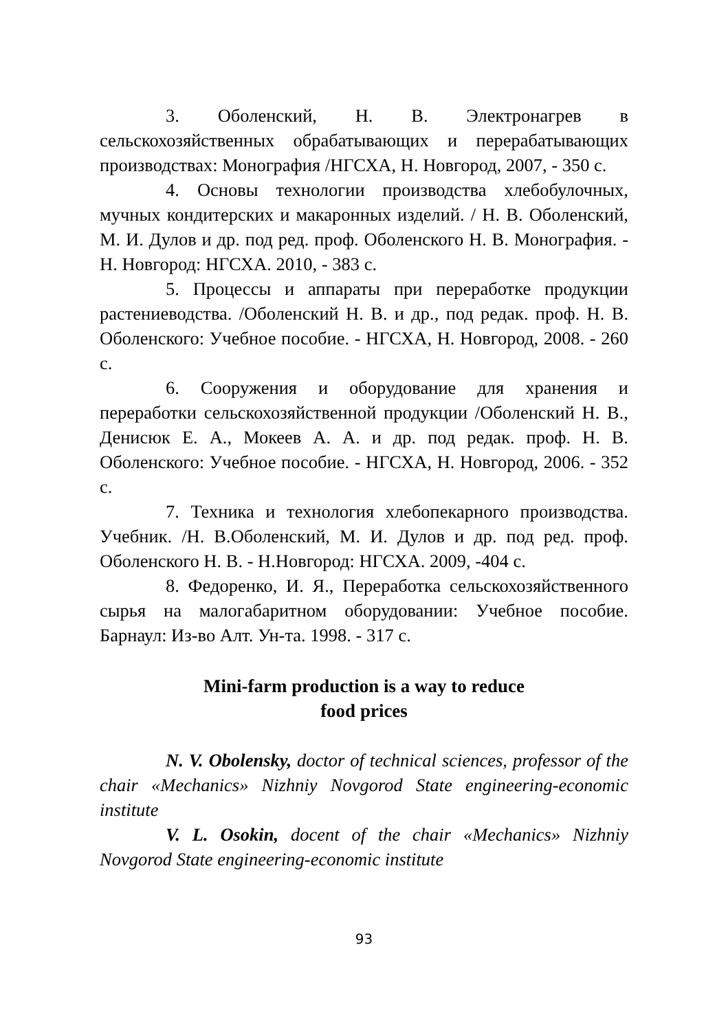3. Оболенский, Н. В. Электронагрев в сельскохозяйственных обрабатывающих и перерабатывающих производствах: Монография /НГСХА, Н. Новгород, 2007, - 350 с.
4. Основы технологии производства хлебобулочных, мучных кондитерских и макаронных изделий. / Н. В. Оболенский, М. И. Дулов и др. под ред. проф. Оболенского Н. В. Монография. - Н. Новгород: НГСХА. 2010, - 383 с.
5. Процессы и аппараты при переработке продукции растениеводства. /Оболенский Н. В. и др., под редак. проф. Н. В. Оболенского: Учебное пособие. - НГСХА, Н. Новгород, 2008. - 260 с.
6. Сооружения и оборудование для хранения и переработки сельскохозяйственной продукции /Оболенский Н. В., Денисюк Е. А., Мокеев А. А. и др. под редак. проф. Н. В. Оболенского: Учебное пособие. - НГСХА, Н. Новгород, 2006. - 352 с.
7. Техника и технология хлебопекарного производства. Учебник. /Н. В.Оболенский, М. И. Дулов и др. под ред. проф. Оболенского Н. В. - Н.Новгород: НГСХА. 2009, -404 с.
8. Федоренко, И. Я., Переработка сельскохозяйственного сырья на малогабаритном оборудовании: Учебное пособие. Барнаул: Из-во Алт. Ун-та. 1998. - 317 с.
Mini-farm production is a way to reduce
food prices
N. V. Obolensky, doctor of technical sciences, professor of the chair «Mechanics» Nizhniy Novgorod State engineering-economic institute
V. L. Osokin, docent of the chair «Mechanics» Nizhniy Novgorod State engineering-economic institute
93